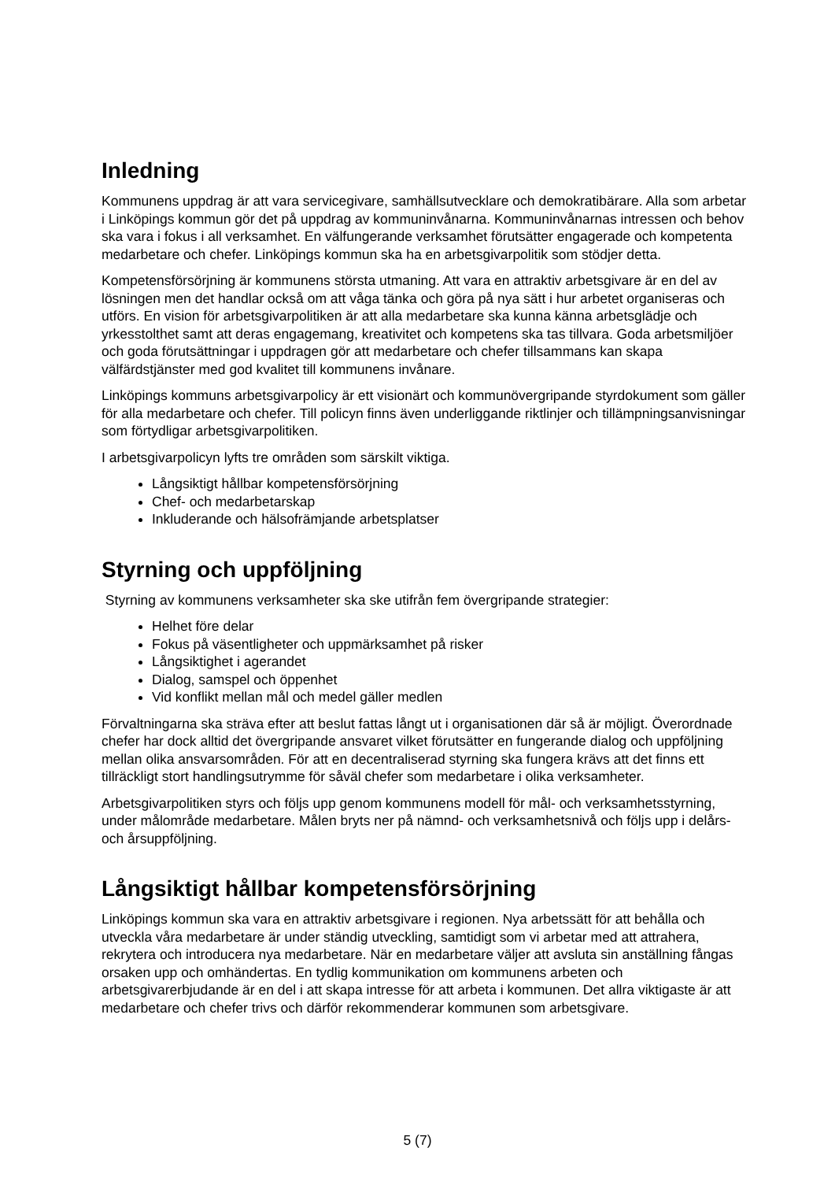Inledning
Kommunens uppdrag är att vara servicegivare, samhällsutvecklare och demokratibärare. Alla som arbetar i Linköpings kommun gör det på uppdrag av kommuninvånarna. Kommuninvånarnas intressen och behov ska vara i fokus i all verksamhet. En välfungerande verksamhet förutsätter engagerade och kompetenta medarbetare och chefer. Linköpings kommun ska ha en arbetsgivarpolitik som stödjer detta.
Kompetensförsörjning är kommunens största utmaning. Att vara en attraktiv arbetsgivare är en del av lösningen men det handlar också om att våga tänka och göra på nya sätt i hur arbetet organiseras och utförs. En vision för arbetsgivarpolitiken är att alla medarbetare ska kunna känna arbetsglädje och yrkesstolthet samt att deras engagemang, kreativitet och kompetens ska tas tillvara. Goda arbetsmiljöer och goda förutsättningar i uppdragen gör att medarbetare och chefer tillsammans kan skapa välfärdstjänster med god kvalitet till kommunens invånare.
Linköpings kommuns arbetsgivarpolicy är ett visionärt och kommunövergripande styrdokument som gäller för alla medarbetare och chefer. Till policyn finns även underliggande riktlinjer och tillämpningsanvisningar som förtydligar arbetsgivarpolitiken.
I arbetsgivarpolicyn lyfts tre områden som särskilt viktiga.
Långsiktigt hållbar kompetensförsörjning
Chef- och medarbetarskap
Inkluderande och hälsofrämjande arbetsplatser
Styrning och uppföljning
Styrning av kommunens verksamheter ska ske utifrån fem övergripande strategier:
Helhet före delar
Fokus på väsentligheter och uppmärksamhet på risker
Långsiktighet i agerandet
Dialog, samspel och öppenhet
Vid konflikt mellan mål och medel gäller medlen
Förvaltningarna ska sträva efter att beslut fattas långt ut i organisationen där så är möjligt. Överordnade chefer har dock alltid det övergripande ansvaret vilket förutsätter en fungerande dialog och uppföljning mellan olika ansvarsområden. För att en decentraliserad styrning ska fungera krävs att det finns ett tillräckligt stort handlingsutrymme för såväl chefer som medarbetare i olika verksamheter.
Arbetsgivarpolitiken styrs och följs upp genom kommunens modell för mål- och verksamhetsstyrning, under målområde medarbetare. Målen bryts ner på nämnd- och verksamhetsnivå och följs upp i delårs- och årsuppföljning.
Långsiktigt hållbar kompetensförsörjning
Linköpings kommun ska vara en attraktiv arbetsgivare i regionen. Nya arbetssätt för att behålla och utveckla våra medarbetare är under ständig utveckling, samtidigt som vi arbetar med att attrahera, rekrytera och introducera nya medarbetare. När en medarbetare väljer att avsluta sin anställning fångas orsaken upp och omhändertas. En tydlig kommunikation om kommunens arbeten och arbetsgivarerbjudande är en del i att skapa intresse för att arbeta i kommunen. Det allra viktigaste är att medarbetare och chefer trivs och därför rekommenderar kommunen som arbetsgivare.
5 (7)